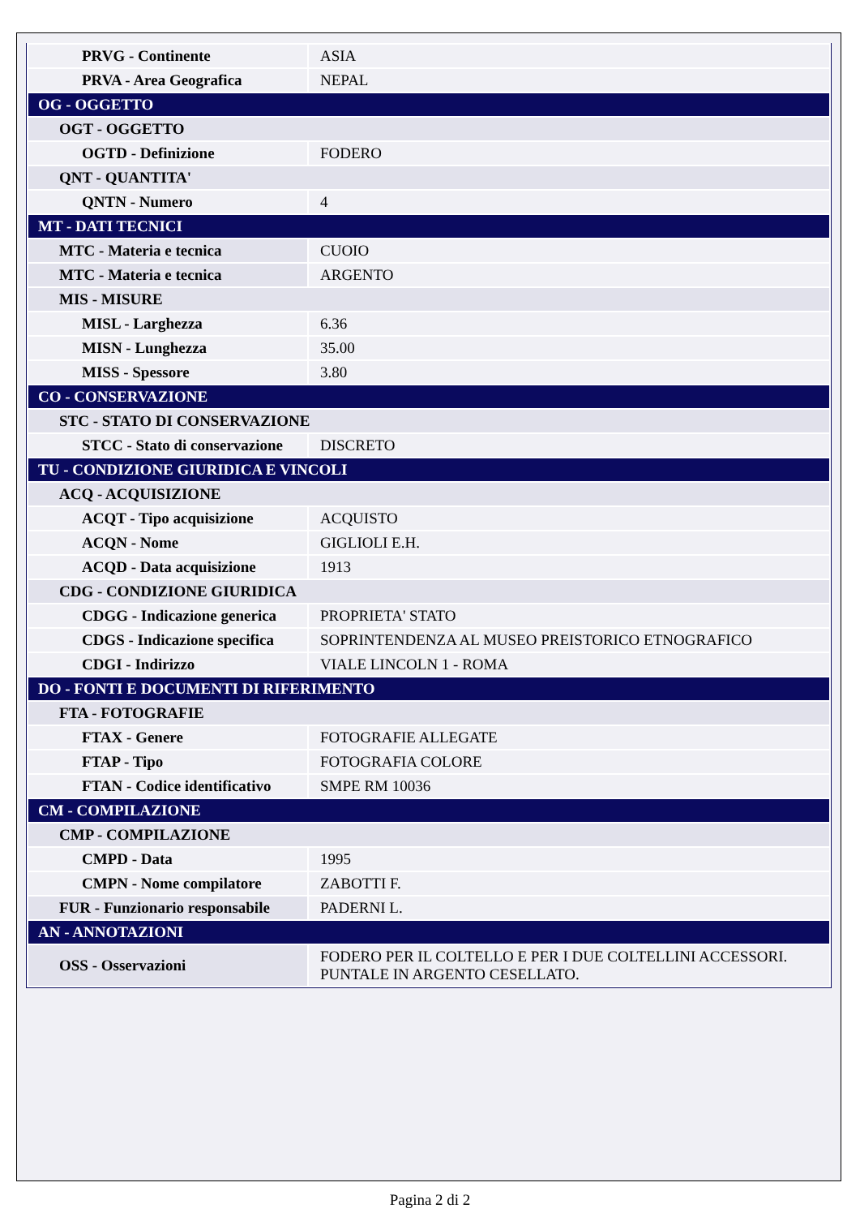| PRVG - Continente | ASIA |
| PRVA - Area Geografica | NEPAL |
| OG - OGGETTO | |
| OGT - OGGETTO | |
| OGTD - Definizione | FODERO |
| QNT - QUANTITA' | |
| QNTN - Numero | 4 |
| MT - DATI TECNICI | |
| MTC - Materia e tecnica | CUOIO |
| MTC - Materia e tecnica | ARGENTO |
| MIS - MISURE | |
| MISL - Larghezza | 6.36 |
| MISN - Lunghezza | 35.00 |
| MISS - Spessore | 3.80 |
| CO - CONSERVAZIONE | |
| STC - STATO DI CONSERVAZIONE | |
| STCC - Stato di conservazione | DISCRETO |
| TU - CONDIZIONE GIURIDICA E VINCOLI | |
| ACQ - ACQUISIZIONE | |
| ACQT - Tipo acquisizione | ACQUISTO |
| ACQN - Nome | GIGLIOLI E.H. |
| ACQD - Data acquisizione | 1913 |
| CDG - CONDIZIONE GIURIDICA | |
| CDGG - Indicazione generica | PROPRIETA' STATO |
| CDGS - Indicazione specifica | SOPRINTENDENZA AL MUSEO PREISTORICO ETNOGRAFICO |
| CDGI - Indirizzo | VIALE LINCOLN 1 - ROMA |
| DO - FONTI E DOCUMENTI DI RIFERIMENTO | |
| FTA - FOTOGRAFIE | |
| FTAX - Genere | FOTOGRAFIE ALLEGATE |
| FTAP - Tipo | FOTOGRAFIA COLORE |
| FTAN - Codice identificativo | SMPE RM 10036 |
| CM - COMPILAZIONE | |
| CMP - COMPILAZIONE | |
| CMPD - Data | 1995 |
| CMPN - Nome compilatore | ZABOTTI F. |
| FUR - Funzionario responsabile | PADERNI L. |
| AN - ANNOTAZIONI | |
| OSS - Osservazioni | FODERO PER IL COLTELLO E PER I DUE COLTELLINI ACCESSORI. PUNTALE IN ARGENTO CESELLATO. |
Pagina 2 di 2